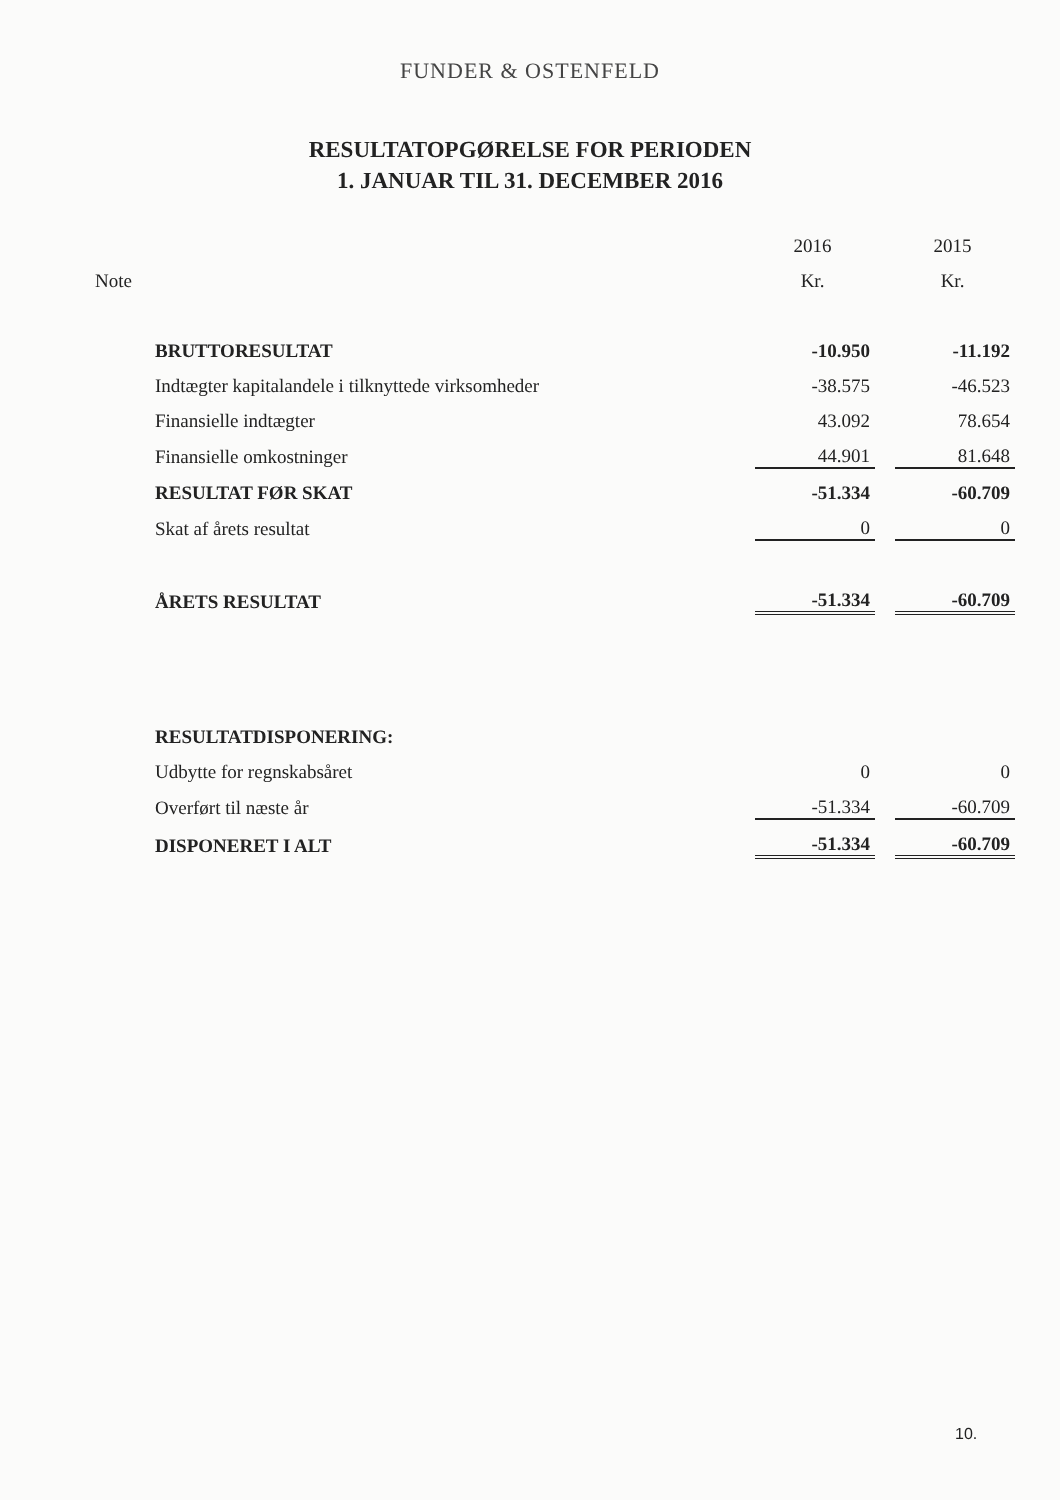FUNDER & OSTENFELD
RESULTATOPGØRELSE FOR PERIODEN
1. JANUAR TIL 31. DECEMBER 2016
| | | 2016 | | 2015 |
| Note | | Kr. | | Kr. |
| | BRUTTORESULTAT | -10.950 | | -11.192 |
| | Indtægter kapitalandele i tilknyttede virksomheder | -38.575 | | -46.523 |
| | Finansielle indtægter | 43.092 | | 78.654 |
| | Finansielle omkostninger | 44.901 | | 81.648 |
| | RESULTAT FØR SKAT | -51.334 | | -60.709 |
| | Skat af årets resultat | 0 | | 0 |
| | ÅRETS RESULTAT | -51.334 | | -60.709 |
| | RESULTATDISPONERING: | | | |
| | Udbytte for regnskabsåret | 0 | | 0 |
| | Overført til næste år | -51.334 | | -60.709 |
| | DISPONERET I ALT | -51.334 | | -60.709 |
10.